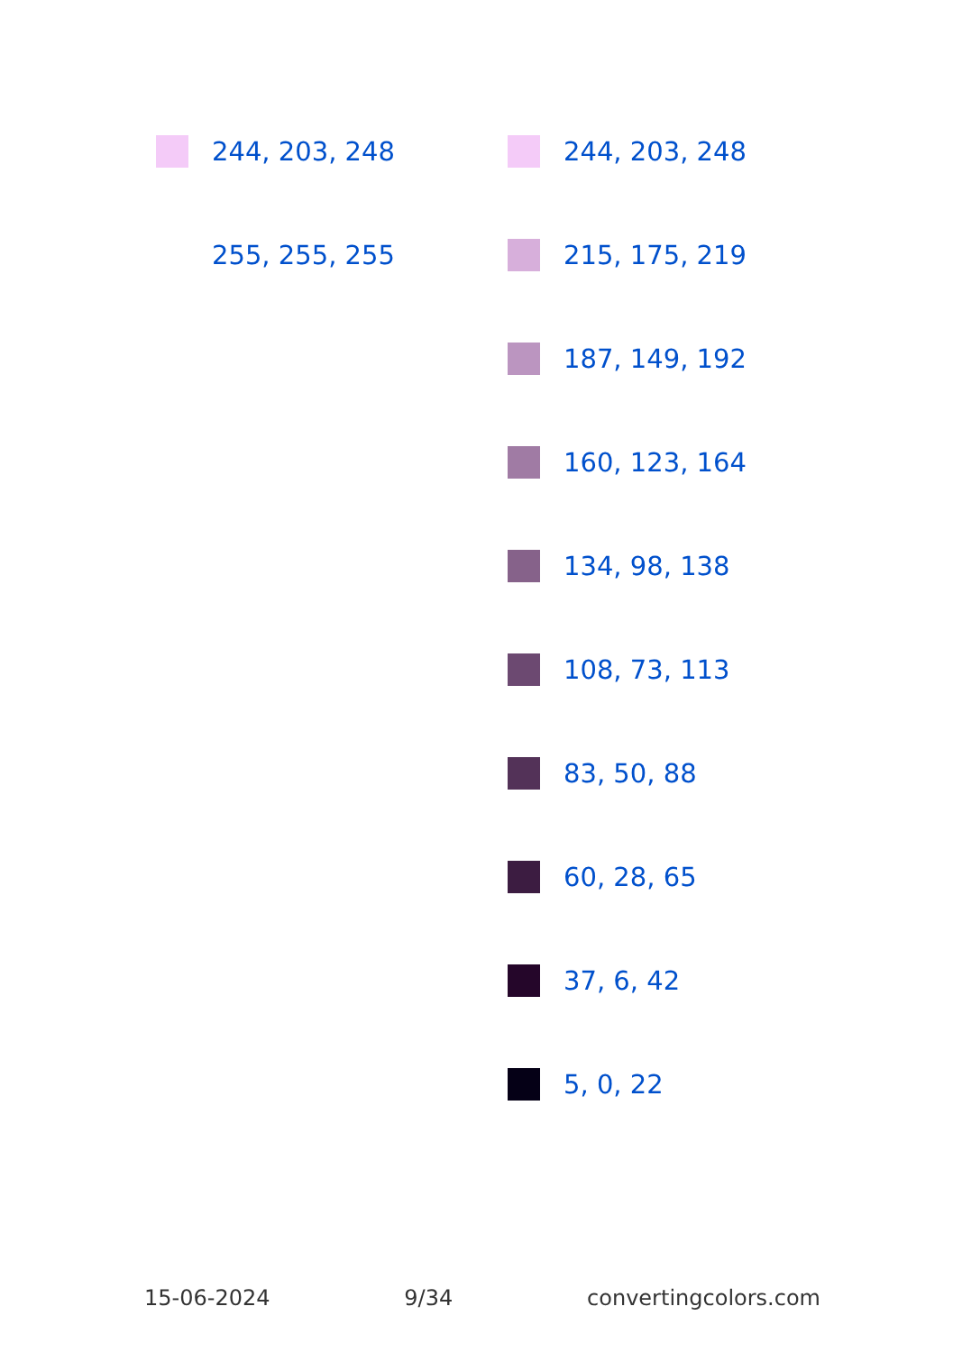244, 203, 248
255, 255, 255
244, 203, 248
215, 175, 219
187, 149, 192
160, 123, 164
134, 98, 138
108, 73, 113
83, 50, 88
60, 28, 65
37, 6, 42
5, 0, 22
15-06-2024 9/34 convertingcolors.com